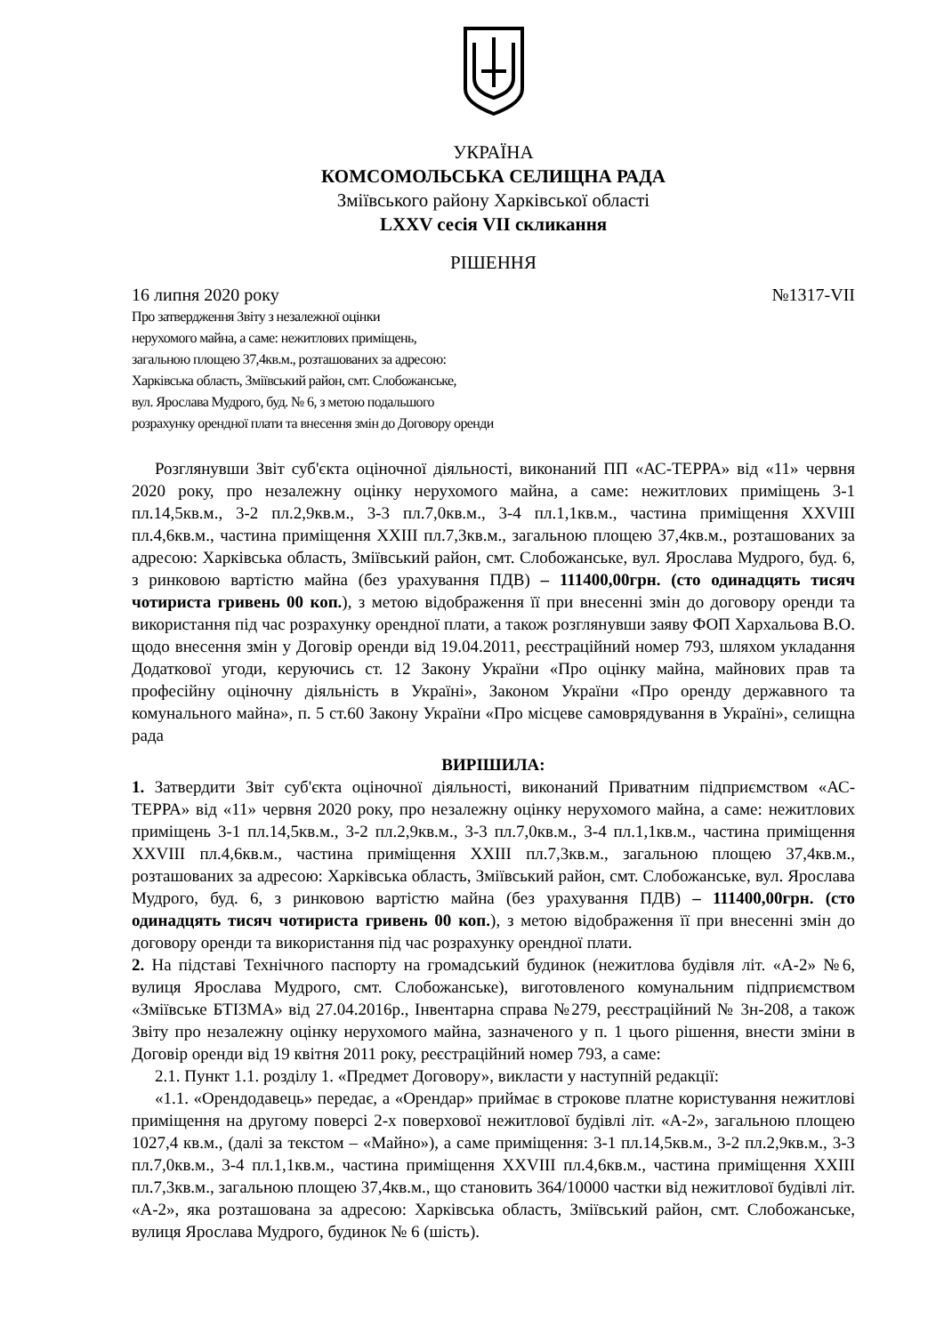УКРАЇНА
КОМСОМОЛЬСЬКА СЕЛИЩНА РАДА
Зміївського району Харківської області
LXXV сесія VII скликання
РІШЕННЯ
16 липня 2020 року №1317-VII
Про затвердження Звіту з незалежної оцінки
нерухомого майна, а саме: нежитлових приміщень,
загальною площею 37,4кв.м., розташованих за адресою:
Харківська область, Зміївський район, смт. Слобожанське,
вул. Ярослава Мудрого, буд. № 6, з метою подальшого
розрахунку орендної плати та внесення змін до Договору оренди
Розглянувши Звіт суб'єкта оціночної діяльності, виконаний ПП «АС-ТЕРРА» від «11» червня 2020 року, про незалежну оцінку нерухомого майна, а саме: нежитлових приміщень 3-1 пл.14,5кв.м., 3-2 пл.2,9кв.м., 3-3 пл.7,0кв.м., 3-4 пл.1,1кв.м., частина приміщення XXVIII пл.4,6кв.м., частина приміщення XXIII пл.7,3кв.м., загальною площею 37,4кв.м., розташованих за адресою: Харківська область, Зміївський район, смт. Слобожанське, вул. Ярослава Мудрого, буд. 6, з ринковою вартістю майна (без урахування ПДВ) – 111400,00грн. (сто одинадцять тисяч чотириста гривень 00 коп.), з метою відображення її при внесенні змін до договору оренди та використання під час розрахунку орендної плати, а також розглянувши заяву ФОП Хархальова В.О. щодо внесення змін у Договір оренди від 19.04.2011, реєстраційний номер 793, шляхом укладання Додаткової угоди, керуючись ст. 12 Закону України «Про оцінку майна, майнових прав та професійну оціночну діяльність в Україні», Законом України «Про оренду державного та комунального майна», п. 5 ст.60 Закону України «Про місцеве самоврядування в Україні», селищна рада
ВИРІШИЛА:
1. Затвердити Звіт суб'єкта оціночної діяльності, виконаний Приватним підприємством «АС-ТЕРРА» від «11» червня 2020 року, про незалежну оцінку нерухомого майна, а саме: нежитлових приміщень 3-1 пл.14,5кв.м., 3-2 пл.2,9кв.м., 3-3 пл.7,0кв.м., 3-4 пл.1,1кв.м., частина приміщення XXVIII пл.4,6кв.м., частина приміщення XXIII пл.7,3кв.м., загальною площею 37,4кв.м., розташованих за адресою: Харківська область, Зміївський район, смт. Слобожанське, вул. Ярослава Мудрого, буд. 6, з ринковою вартістю майна (без урахування ПДВ) – 111400,00грн. (сто одинадцять тисяч чотириста гривень 00 коп.), з метою відображення її при внесенні змін до договору оренди та використання під час розрахунку орендної плати.
2. На підставі Технічного паспорту на громадський будинок (нежитлова будівля літ. «А-2» №6, вулиця Ярослава Мудрого, смт. Слобожанське), виготовленого комунальним підприємством «Зміївське БТІЗМА» від 27.04.2016р., Інвентарна справа №279, реєстраційний № 3н-208, а також Звіту про незалежну оцінку нерухомого майна, зазначеного у п. 1 цього рішення, внести зміни в Договір оренди від 19 квітня 2011 року, реєстраційний номер 793, а саме:
2.1. Пункт 1.1. розділу 1. «Предмет Договору», викласти у наступній редакції:
«1.1. «Орендодавець» передає, а «Орендар» приймає в строкове платне користування нежитлові приміщення на другому поверсі 2-х поверхової нежитлової будівлі літ. «А-2», загальною площею 1027,4 кв.м., (далі за текстом – «Майно»), а саме приміщення: 3-1 пл.14,5кв.м., 3-2 пл.2,9кв.м., 3-3 пл.7,0кв.м., 3-4 пл.1,1кв.м., частина приміщення XXVIII пл.4,6кв.м., частина приміщення XXIII пл.7,3кв.м., загальною площею 37,4кв.м., що становить 364/10000 частки від нежитлової будівлі літ. «А-2», яка розташована за адресою: Харківська область, Зміївський район, смт. Слобожанське, вулиця Ярослава Мудрого, будинок № 6 (шість).